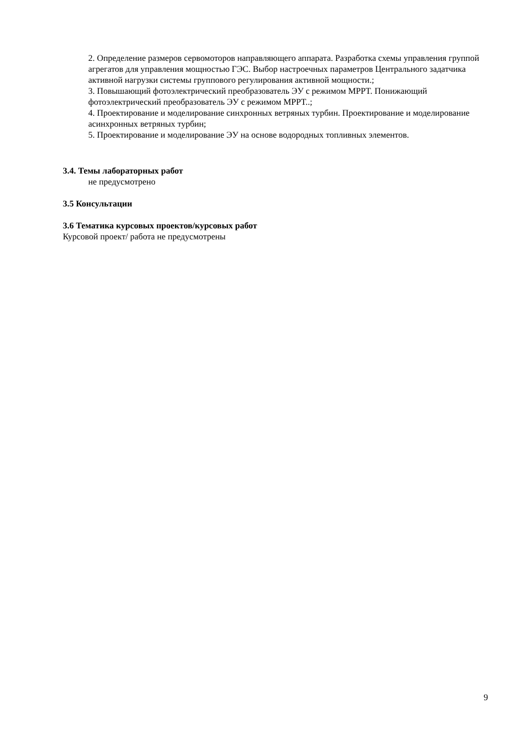2. Определение размеров сервомоторов направляющего аппарата. Разработка схемы управления группой агрегатов для управления мощностью ГЭС. Выбор настроечных параметров Центрального задатчика активной нагрузки системы группового регулирования активной мощности.;
3. Повышающий фотоэлектрический преобразователь ЭУ с режимом MPPT. Понижающий фотоэлектрический преобразователь ЭУ с режимом MPPT..;
4. Проектирование и моделирование синхронных ветряных турбин. Проектирование и моделирование асинхронных ветряных турбин;
5. Проектирование и моделирование ЭУ на основе водородных топливных элементов.
3.4. Темы лабораторных работ
не предусмотрено
3.5 Консультации
3.6 Тематика курсовых проектов/курсовых работ
Курсовой проект/ работа не предусмотрены
9